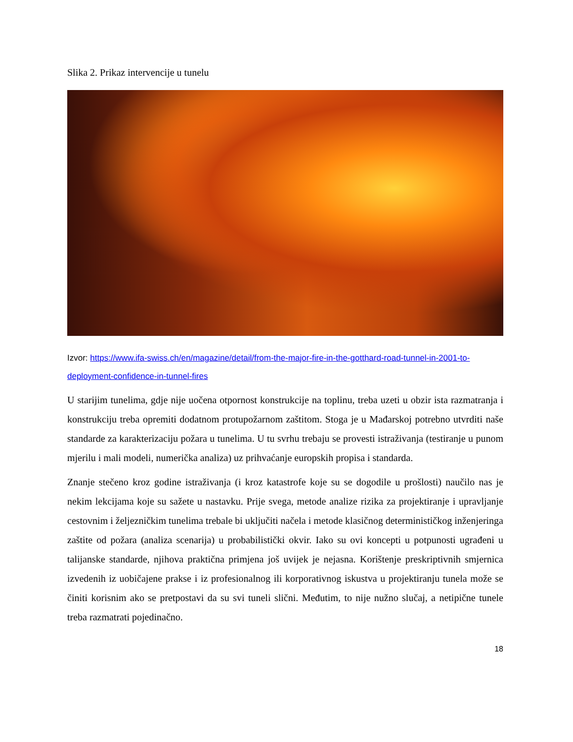Slika 2. Prikaz intervencije u tunelu
Izvor: https://www.ifa-swiss.ch/en/magazine/detail/from-the-major-fire-in-the-gotthard-road-tunnel-in-2001-to-deployment-confidence-in-tunnel-fires
U starijim tunelima, gdje nije uočena otpornost konstrukcije na toplinu, treba uzeti u obzir ista razmatranja i konstrukciju treba opremiti dodatnom protupožarnom zaštitom. Stoga je u Mađarskoj potrebno utvrditi naše standarde za karakterizaciju požara u tunelima. U tu svrhu trebaju se provesti istraživanja (testiranje u punom mjerilu i mali modeli, numerička analiza) uz prihvaćanje europskih propisa i standarda.
Znanje stečeno kroz godine istraživanja (i kroz katastrofe koje su se dogodile u prošlosti) naučilo nas je nekim lekcijama koje su sažete u nastavku. Prije svega, metode analize rizika za projektiranje i upravljanje cestovnim i željezničkim tunelima trebale bi uključiti načela i metode klasičnog determinističkog inženjeringa zaštite od požara (analiza scenarija) u probabilistički okvir. Iako su ovi koncepti u potpunosti ugrađeni u talijanske standarde, njihova praktična primjena još uvijek je nejasna. Korištenje preskriptivnih smjernica izvedenih iz uobičajene prakse i iz profesionalnog ili korporativnog iskustva u projektiranju tunela može se činiti korisnim ako se pretpostavi da su svi tuneli slični. Međutim, to nije nužno slučaj, a netipične tunele treba razmatrati pojedinačno.
18